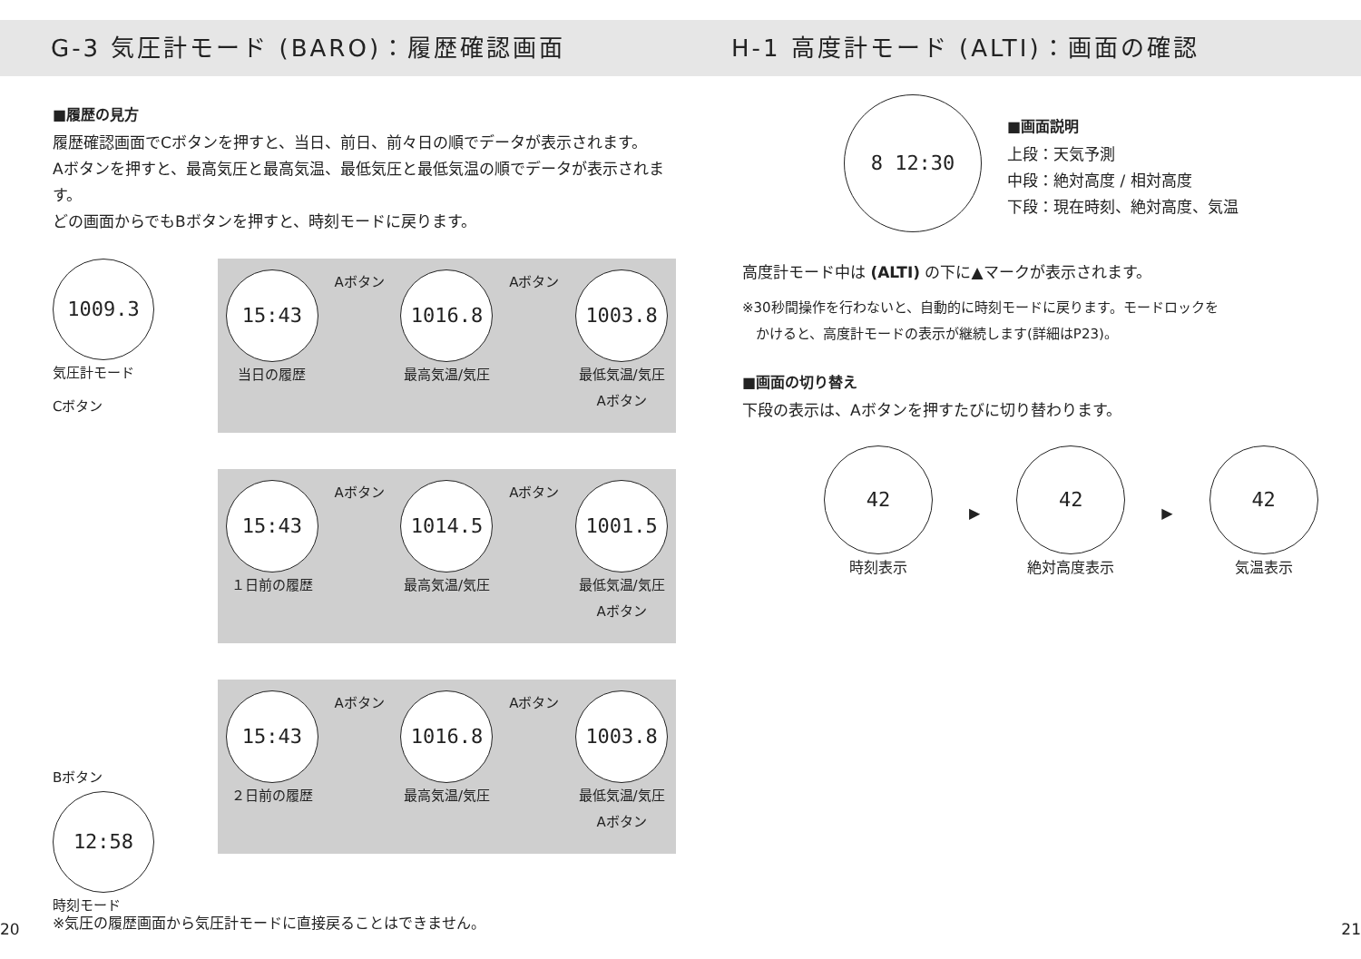G-3 気圧計モード (BARO)：履歴確認画面
■履歴の見方
履歴確認画面でCボタンを押すと、当日、前日、前々日の順でデータが表示されます。
Aボタンを押すと、最高気圧と最高気温、最低気圧と最低気温の順でデータが表示されます。
どの画面からでもBボタンを押すと、時刻モードに戻ります。
1009.3
気圧計モード
Cボタン
Bボタン
12:58
時刻モード
15:43
当日の履歴
Aボタン
1016.8
最高気温/気圧
Aボタン
1003.8
最低気温/気圧
Aボタン
15:43
１日前の履歴
Aボタン
1014.5
最高気温/気圧
Aボタン
1001.5
最低気温/気圧
Aボタン
15:43
２日前の履歴
Aボタン
1016.8
最高気温/気圧
Aボタン
1003.8
最低気温/気圧
Aボタン
※気圧の履歴画面から気圧計モードに直接戻ることはできません。
20
H-1 高度計モード (ALTI)：画面の確認
8 12:30
■画面説明
上段：天気予測
中段：絶対高度 / 相対高度
下段：現在時刻、絶対高度、気温
高度計モード中は (ALTI) の下に▲マークが表示されます。
※30秒間操作を行わないと、自動的に時刻モードに戻ります。モードロックを
　かけると、高度計モードの表示が継続します(詳細はP23)。
■画面の切り替え
下段の表示は、Aボタンを押すたびに切り替わります。
42
時刻表示
▶
42
絶対高度表示
▶
42
気温表示
21